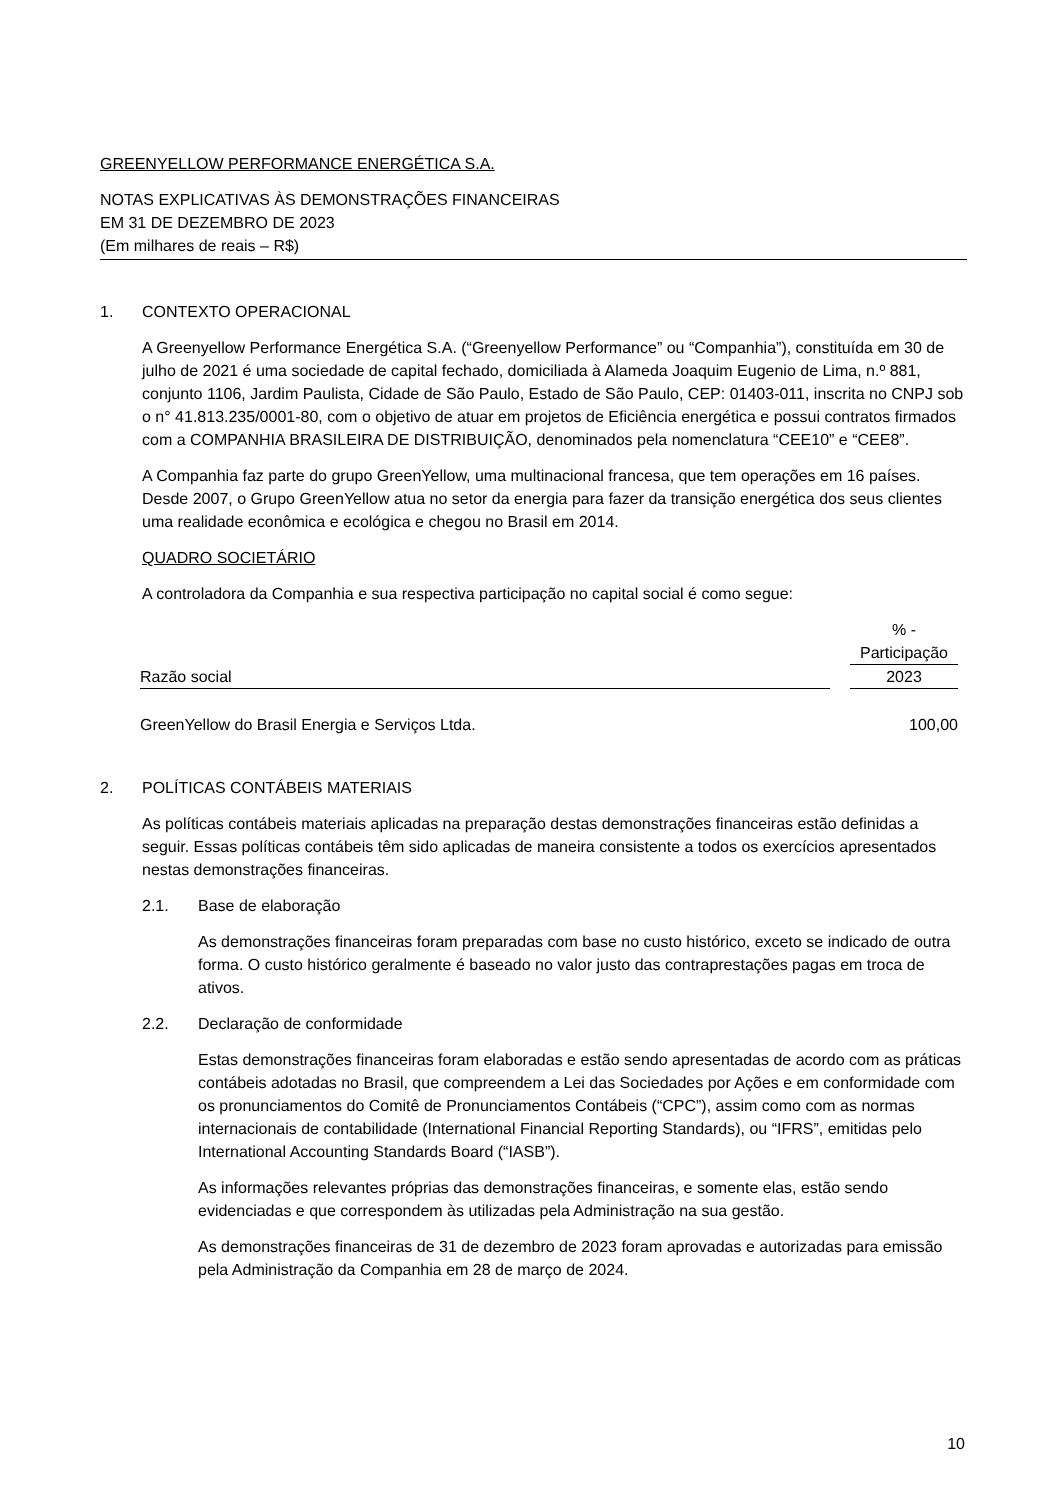GREENYELLOW PERFORMANCE ENERGÉTICA S.A.
NOTAS EXPLICATIVAS ÀS DEMONSTRAÇÕES FINANCEIRAS
EM 31 DE DEZEMBRO DE 2023
(Em milhares de reais – R$)
1. CONTEXTO OPERACIONAL
A Greenyellow Performance Energética S.A. (“Greenyellow Performance” ou “Companhia”), constituída em 30 de julho de 2021 é uma sociedade de capital fechado, domiciliada à Alameda Joaquim Eugenio de Lima, n.º 881, conjunto 1106, Jardim Paulista, Cidade de São Paulo, Estado de São Paulo, CEP: 01403-011, inscrita no CNPJ sob o n° 41.813.235/0001-80, com o objetivo de atuar em projetos de Eficiência energética e possui contratos firmados com a COMPANHIA BRASILEIRA DE DISTRIBUIÇÃO, denominados pela nomenclatura “CEE10” e “CEE8”.
A Companhia faz parte do grupo GreenYellow, uma multinacional francesa, que tem operações em 16 países. Desde 2007, o Grupo GreenYellow atua no setor da energia para fazer da transição energética dos seus clientes uma realidade econômica e ecológica e chegou no Brasil em 2014.
QUADRO SOCIETÁRIO
A controladora da Companhia e sua respectiva participação no capital social é como segue:
| | | % - |
| --- | --- | --- |
| | | Participação |
| Razão social | | 2023 |
| GreenYellow do Brasil Energia e Serviços Ltda. | | 100,00 |
2. POLÍTICAS CONTÁBEIS MATERIAIS
As políticas contábeis materiais aplicadas na preparação destas demonstrações financeiras estão definidas a seguir. Essas políticas contábeis têm sido aplicadas de maneira consistente a todos os exercícios apresentados nestas demonstrações financeiras.
2.1. Base de elaboração
As demonstrações financeiras foram preparadas com base no custo histórico, exceto se indicado de outra forma. O custo histórico geralmente é baseado no valor justo das contraprestações pagas em troca de ativos.
2.2. Declaração de conformidade
Estas demonstrações financeiras foram elaboradas e estão sendo apresentadas de acordo com as práticas contábeis adotadas no Brasil, que compreendem a Lei das Sociedades por Ações e em conformidade com os pronunciamentos do Comitê de Pronunciamentos Contábeis (“CPC”), assim como com as normas internacionais de contabilidade (International Financial Reporting Standards), ou “IFRS”, emitidas pelo International Accounting Standards Board (“IASB”).
As informações relevantes próprias das demonstrações financeiras, e somente elas, estão sendo evidenciadas e que correspondem às utilizadas pela Administração na sua gestão.
As demonstrações financeiras de 31 de dezembro de 2023 foram aprovadas e autorizadas para emissão pela Administração da Companhia em 28 de março de 2024.
10